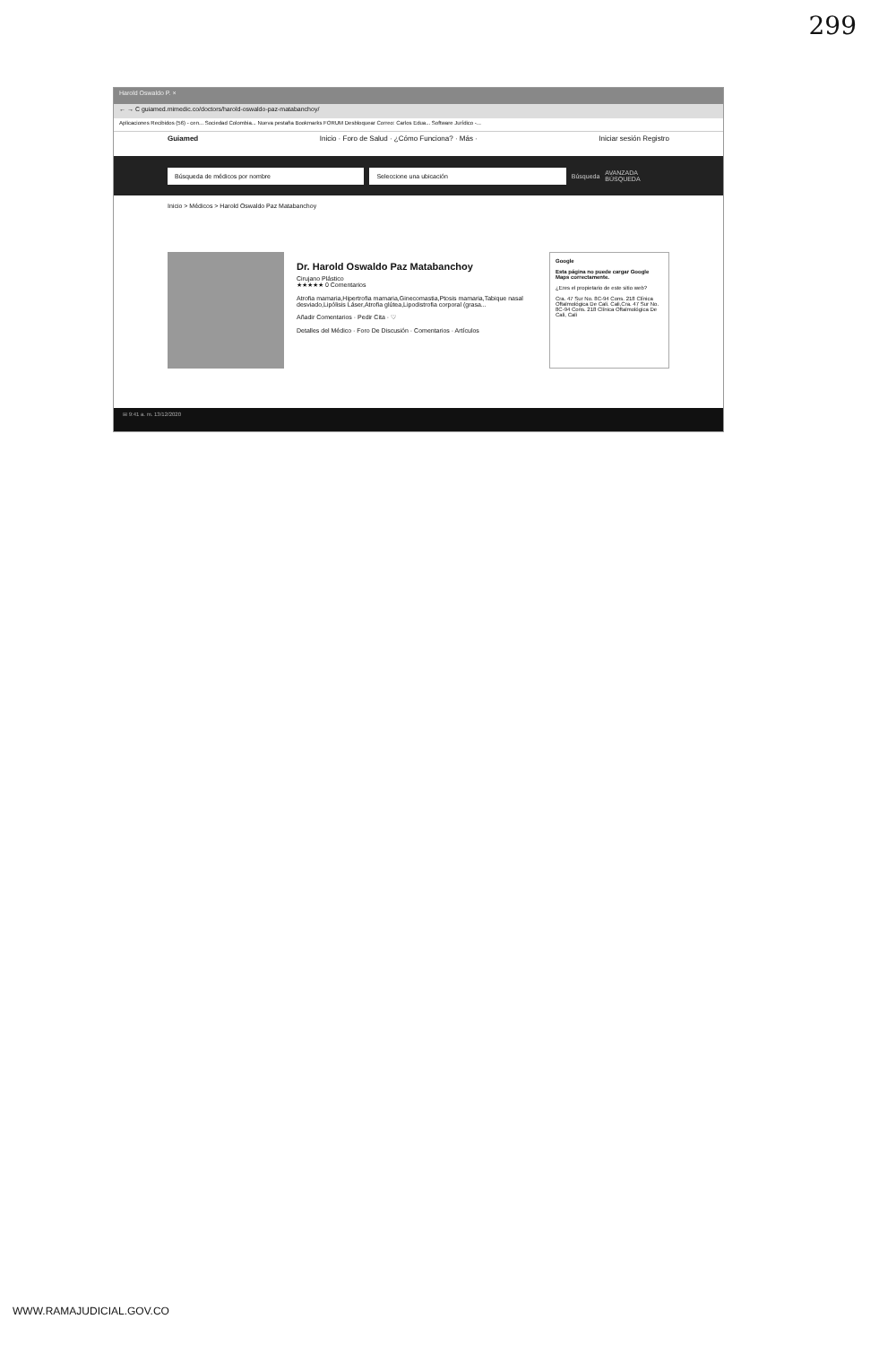299
Harold Oswaldo P. ×
← → C guiamed.mimedic.co/doctors/harold-oswaldo-paz-matabanchoy/
Aplicaciones Recibidos (56) - cen... Sociedad Colombia... Nueva pestaña Bookmarks FORUM Desbloquear Correo: Carlos Edua... Software Jurídico -...
Guiamed Inicio · Foro de Salud · ¿Cómo Funciona? · Más · Iniciar sesión Registro
Búsqueda de médicos por nombre Seleccione una ubicación
Búsqueda AVANZADA BÚSQUEDA
Inicio > Médicos > Harold Oswaldo Paz Matabanchoy
Dr. Harold Oswaldo Paz Matabanchoy
Cirujano Plástico
★★★★★ 0 Comentarios
Atrofia mamaria,Hipertrofia mamaria,Ginecomastia,Ptosis mamaria,Tabique nasal desviado,Lipólisis Láser,Atrofia glútea,Lipodistrofia corporal (grasa...
Añadir Comentarios · Pedir Cita · ♡
Detalles del Médico · Foro De Discusión · Comentarios · Artículos
Google
Esta página no puede cargar Google Maps correctamente.
¿Eres el propietario de este sitio web?
Cra. 47 Sur No. 8C-94 Cons. 218 Clínica Oftalmológica De Cali. Cali,Cra. 47 Sur No. 8C-94 Cons. 218 Clínica Oftalmológica De Cali, Cali
⊞ 9:41 a. m. 13/12/2020
WWW.RAMAJUDICIAL.GOV.CO